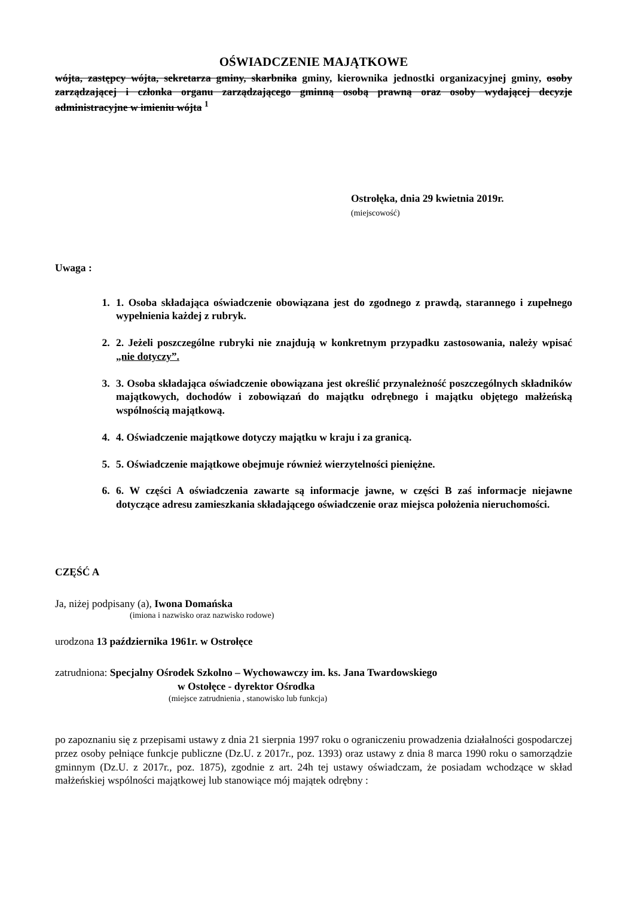OŚWIADCZENIE MAJĄTKOWE
wójta, zastępcy wójta, sekretarza gminy, skarbnika gminy, kierownika jednostki organizacyjnej gminy, osoby zarządzającej i członka organu zarządzającego gminną osobą prawną oraz osoby wydającej decyzje administracyjne w imieniu wójta <sup>1</sup>
Ostrołęka, dnia 29 kwietnia 2019r.
(miejscowość)
Uwaga :
1. 1. Osoba składająca oświadczenie obowiązana jest do zgodnego z prawdą, starannego i zupełnego wypełnienia każdej z rubryk.
2. 2. Jeżeli poszczególne rubryki nie znajdują w konkretnym przypadku zastosowania, należy wpisać „nie dotyczy”.
3. 3. Osoba składająca oświadczenie obowiązana jest określić przynależność poszczególnych składników majątkowych, dochodów i zobowiązań do majątku odrębnego i majątku objętego małżeńską wspólnością majątkową.
4. 4. Oświadczenie majątkowe dotyczy majątku w kraju i za granicą.
5. 5. Oświadczenie majątkowe obejmuje również wierzytelności pieniężne.
6. 6. W części A oświadczenia zawarte są informacje jawne, w części B zaś informacje niejawne dotyczące adresu zamieszkania składającego oświadczenie oraz miejsca położenia nieruchomości.
CZĘŚĆ A
Ja, niżej podpisany (a), Iwona Domańska
(imiona i nazwisko oraz nazwisko rodowe)
urodzona 13 października 1961r. w Ostrołęce
zatrudniona: Specjalny Ośrodek Szkolno – Wychowawczy im. ks. Jana Twardowskiego
w Ostołęce - dyrektor Ośrodka
(miejsce zatrudnienia , stanowisko lub funkcja)
po zapoznaniu się z przepisami ustawy z dnia 21 sierpnia 1997 roku o ograniczeniu prowadzenia działalności gospodarczej przez osoby pełniące funkcje publiczne (Dz.U. z 2017r., poz. 1393) oraz ustawy z dnia 8 marca 1990 roku o samorządzie gminnym (Dz.U. z 2017r., poz. 1875), zgodnie z art. 24h tej ustawy oświadczam, że posiadam wchodzące w skład małżeńskiej wspólności majątkowej lub stanowiące mój majątek odrębny :